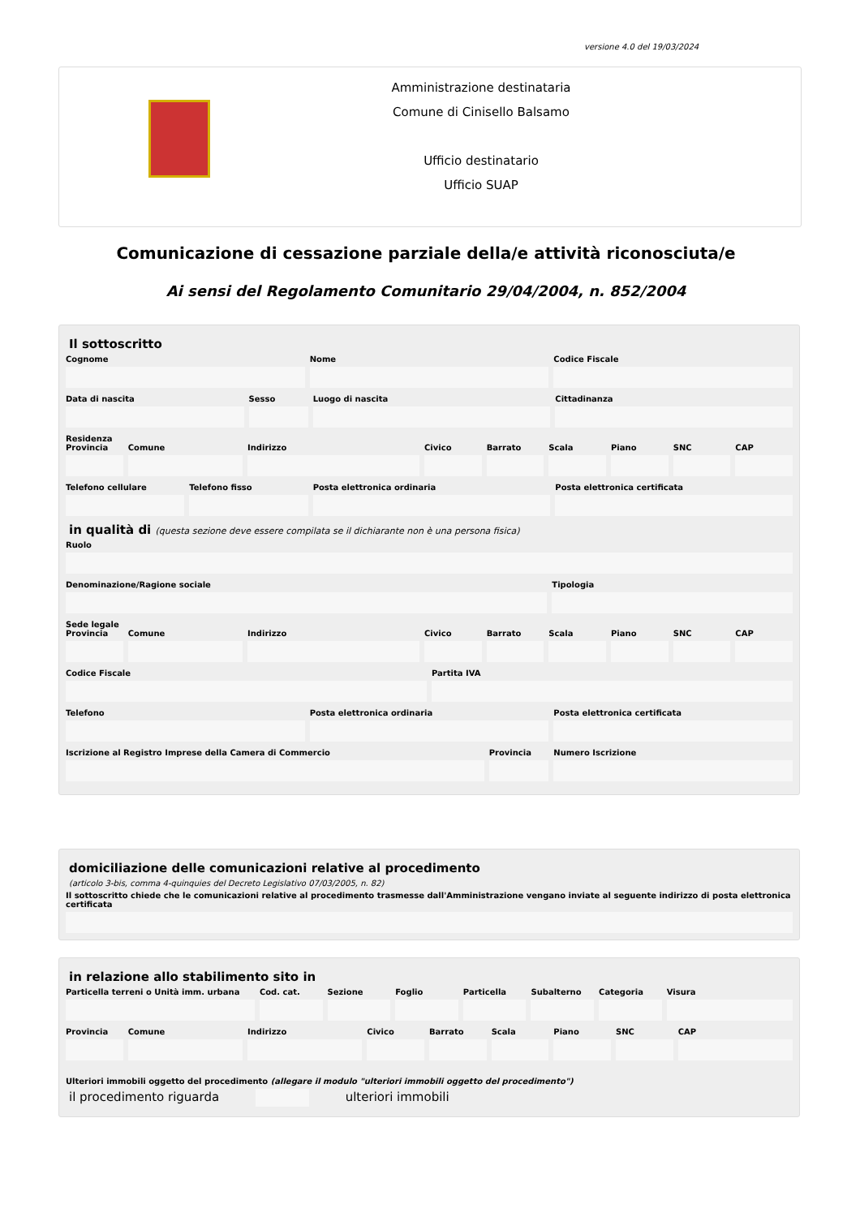versione 4.0 del 19/03/2024
Amministrazione destinataria
Comune di Cinisello Balsamo
Ufficio destinatario
Ufficio SUAP
Comunicazione di cessazione parziale della/e attività riconosciuta/e
Ai sensi del Regolamento Comunitario 29/04/2004, n. 852/2004
Il sottoscritto
Cognome Nome Codice Fiscale
Data di nascita Sesso Luogo di nascita Cittadinanza
Residenza
Provincia Comune Indirizzo Civico Barrato Scala Piano SNC CAP
Telefono cellulare Telefono fisso Posta elettronica ordinaria Posta elettronica certificata
in qualità di (questa sezione deve essere compilata se il dichiarante non è una persona fisica)
Ruolo
Denominazione/Ragione sociale Tipologia
Sede legale
Provincia Comune Indirizzo Civico Barrato Scala Piano SNC CAP
Codice Fiscale Partita IVA
Telefono Posta elettronica ordinaria Posta elettronica certificata
Iscrizione al Registro Imprese della Camera di Commercio
Provincia Numero Iscrizione
domiciliazione delle comunicazioni relative al procedimento
(articolo 3-bis, comma 4-quinquies del Decreto Legislativo 07/03/2005, n. 82)
Il sottoscritto chiede che le comunicazioni relative al procedimento trasmesse dall'Amministrazione vengano inviate al seguente indirizzo di posta elettronica certificata
in relazione allo stabilimento sito in
Particella terreni o Unità imm. urbana
Cod. cat. Sezione Foglio Particella Subalterno Categoria Visura
Provincia Comune Indirizzo Civico Barrato Scala Piano SNC CAP
Ulteriori immobili oggetto del procedimento (allegare il modulo "ulteriori immobili oggetto del procedimento")
il procedimento riguarda ulteriori immobili